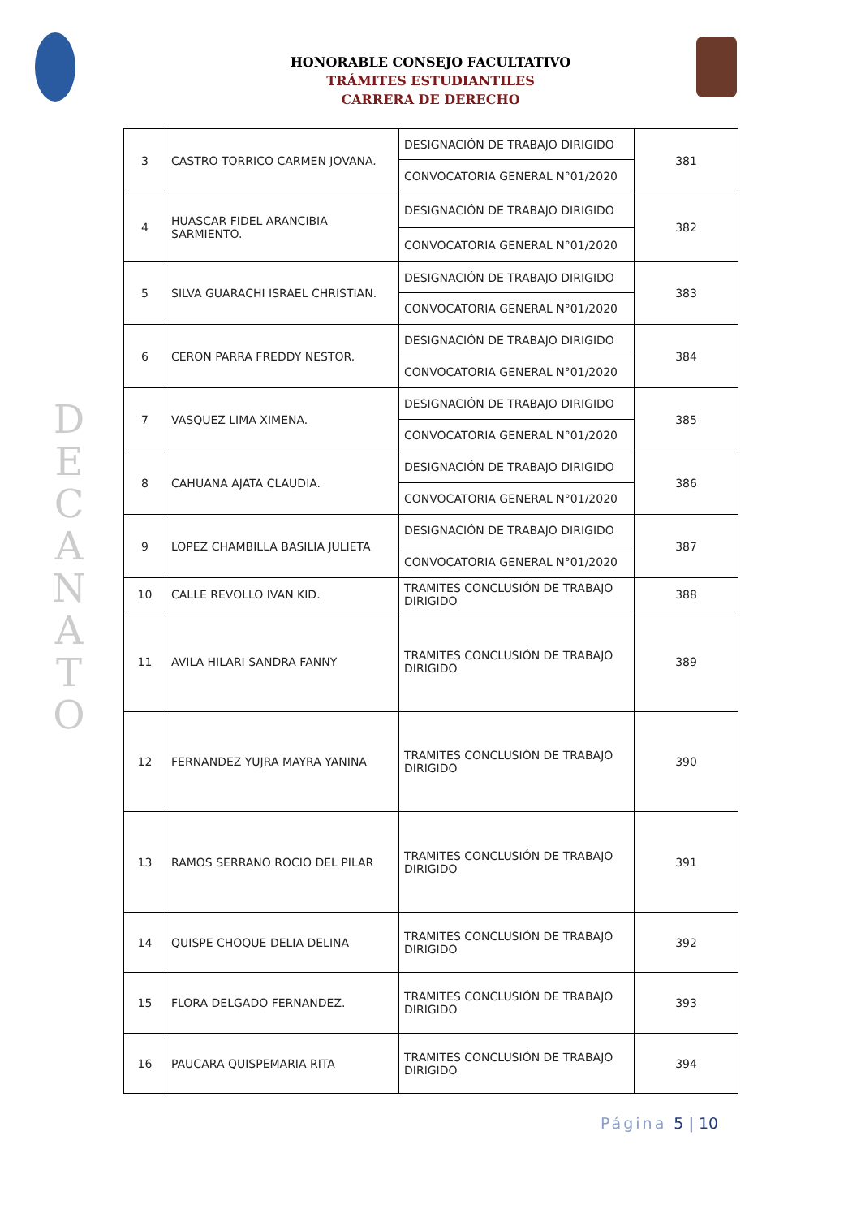HONORABLE CONSEJO FACULTATIVO
TRÁMITES ESTUDIANTILES
CARRERA DE DERECHO
D E C A N A T O
| 3 | CASTRO TORRICO CARMEN JOVANA. | DESIGNACIÓN DE TRABAJO DIRIGIDO | 381 |
| | | CONVOCATORIA GENERAL N°01/2020 | |
| 4 | HUASCAR FIDEL ARANCIBIA SARMIENTO. | DESIGNACIÓN DE TRABAJO DIRIGIDO | 382 |
| | | CONVOCATORIA GENERAL N°01/2020 | |
| 5 | SILVA GUARACHI ISRAEL CHRISTIAN. | DESIGNACIÓN DE TRABAJO DIRIGIDO | 383 |
| | | CONVOCATORIA GENERAL N°01/2020 | |
| 6 | CERON PARRA FREDDY NESTOR. | DESIGNACIÓN DE TRABAJO DIRIGIDO | 384 |
| | | CONVOCATORIA GENERAL N°01/2020 | |
| 7 | VASQUEZ LIMA XIMENA. | DESIGNACIÓN DE TRABAJO DIRIGIDO | 385 |
| | | CONVOCATORIA GENERAL N°01/2020 | |
| 8 | CAHUANA AJATA CLAUDIA. | DESIGNACIÓN DE TRABAJO DIRIGIDO | 386 |
| | | CONVOCATORIA GENERAL N°01/2020 | |
| 9 | LOPEZ CHAMBILLA BASILIA JULIETA | DESIGNACIÓN DE TRABAJO DIRIGIDO | 387 |
| | | CONVOCATORIA GENERAL N°01/2020 | |
| 10 | CALLE REVOLLO IVAN KID. | TRAMITES CONCLUSIÓN DE TRABAJO DIRIGIDO | 388 |
| 11 | AVILA HILARI SANDRA FANNY | TRAMITES CONCLUSIÓN DE TRABAJO DIRIGIDO | 389 |
| 12 | FERNANDEZ YUJRA MAYRA YANINA | TRAMITES CONCLUSIÓN DE TRABAJO DIRIGIDO | 390 |
| 13 | RAMOS SERRANO ROCIO DEL PILAR | TRAMITES CONCLUSIÓN DE TRABAJO DIRIGIDO | 391 |
| 14 | QUISPE CHOQUE DELIA DELINA | TRAMITES CONCLUSIÓN DE TRABAJO DIRIGIDO | 392 |
| 15 | FLORA DELGADO FERNANDEZ. | TRAMITES CONCLUSIÓN DE TRABAJO DIRIGIDO | 393 |
| 16 | PAUCARA QUISPEMARIA RITA | TRAMITES CONCLUSIÓN DE TRABAJO DIRIGIDO | 394 |
Página 5 | 10